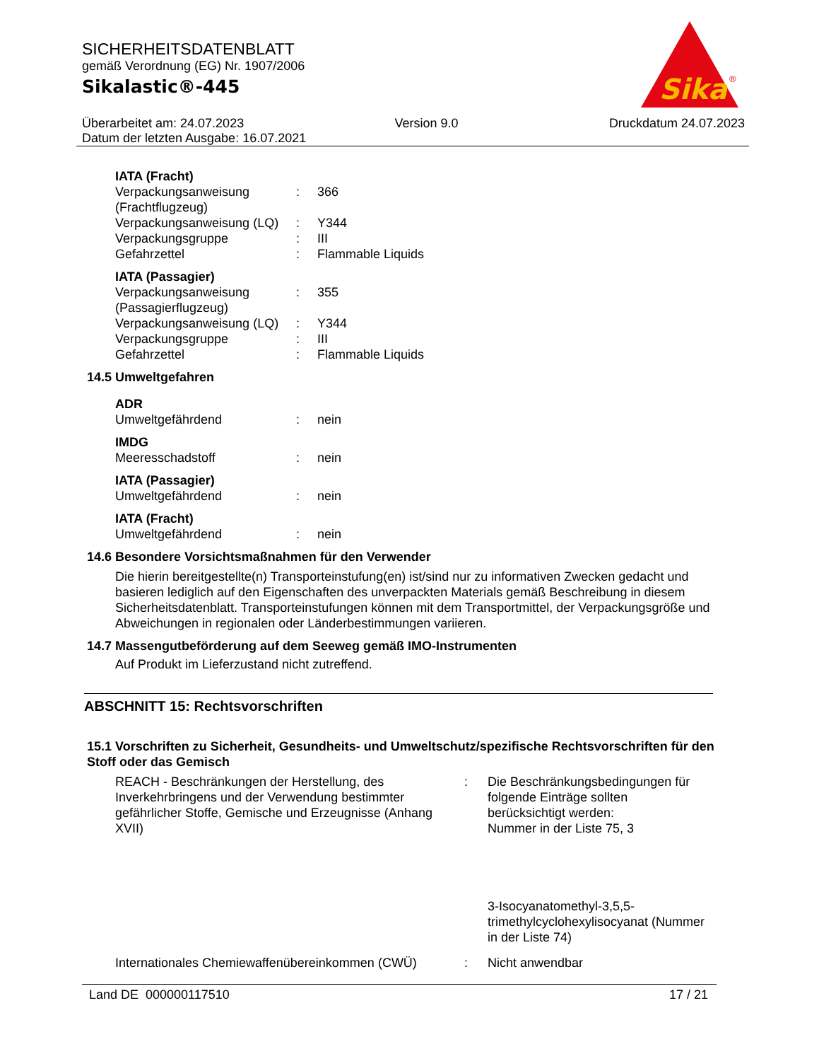SICHERHEITSDATENBLATT
gemäß Verordnung (EG) Nr. 1907/2006
Sikalastic®-445
Sika
®
Überarbeitet am: 24.07.2023 Version 9.0 Druckdatum 24.07.2023
Datum der letzten Ausgabe: 16.07.2021
IATA (Fracht)
Verpackungsanweisung (Frachtflugzeug): 366
Verpackungsanweisung (LQ): Y344
Verpackungsgruppe: III
Gefahrzettel: Flammable Liquids
IATA (Passagier)
Verpackungsanweisung (Passagierflugzeug): 355
Verpackungsanweisung (LQ): Y344
Verpackungsgruppe: III
Gefahrzettel: Flammable Liquids
14.5 Umweltgefahren
ADR
Umweltgefährdend: nein
IMDG
Meeresschadstoff: nein
IATA (Passagier)
Umweltgefährdend: nein
IATA (Fracht)
Umweltgefährdend: nein
14.6 Besondere Vorsichtsmaßnahmen für den Verwender
Die hierin bereitgestellte(n) Transporteinstufung(en) ist/sind nur zu informativen Zwecken gedacht und basieren lediglich auf den Eigenschaften des unverpackten Materials gemäß Beschreibung in diesem Sicherheitsdatenblatt. Transporteinstufungen können mit dem Transportmittel, der Verpackungsgröße und Abweichungen in regionalen oder Länderbestimmungen variieren.
14.7 Massengutbeförderung auf dem Seeweg gemäß IMO-Instrumenten
Auf Produkt im Lieferzustand nicht zutreffend.
ABSCHNITT 15: Rechtsvorschriften
15.1 Vorschriften zu Sicherheit, Gesundheits- und Umweltschutz/spezifische Rechtsvorschriften für den Stoff oder das Gemisch
REACH - Beschränkungen der Herstellung, des Inverkehrbringens und der Verwendung bestimmter gefährlicher Stoffe, Gemische und Erzeugnisse (Anhang XVII): Die Beschränkungsbedingungen für folgende Einträge sollten berücksichtigt werden:
Nummer in der Liste 75, 3
3-Isocyanatomethyl-3,5,5- trimethylcyclohexylisocyanat (Nummer in der Liste 74)
Internationales Chemiewaffenübereinkommen (CWÜ): Nicht anwendbar
Land DE 000000117510 17 / 21